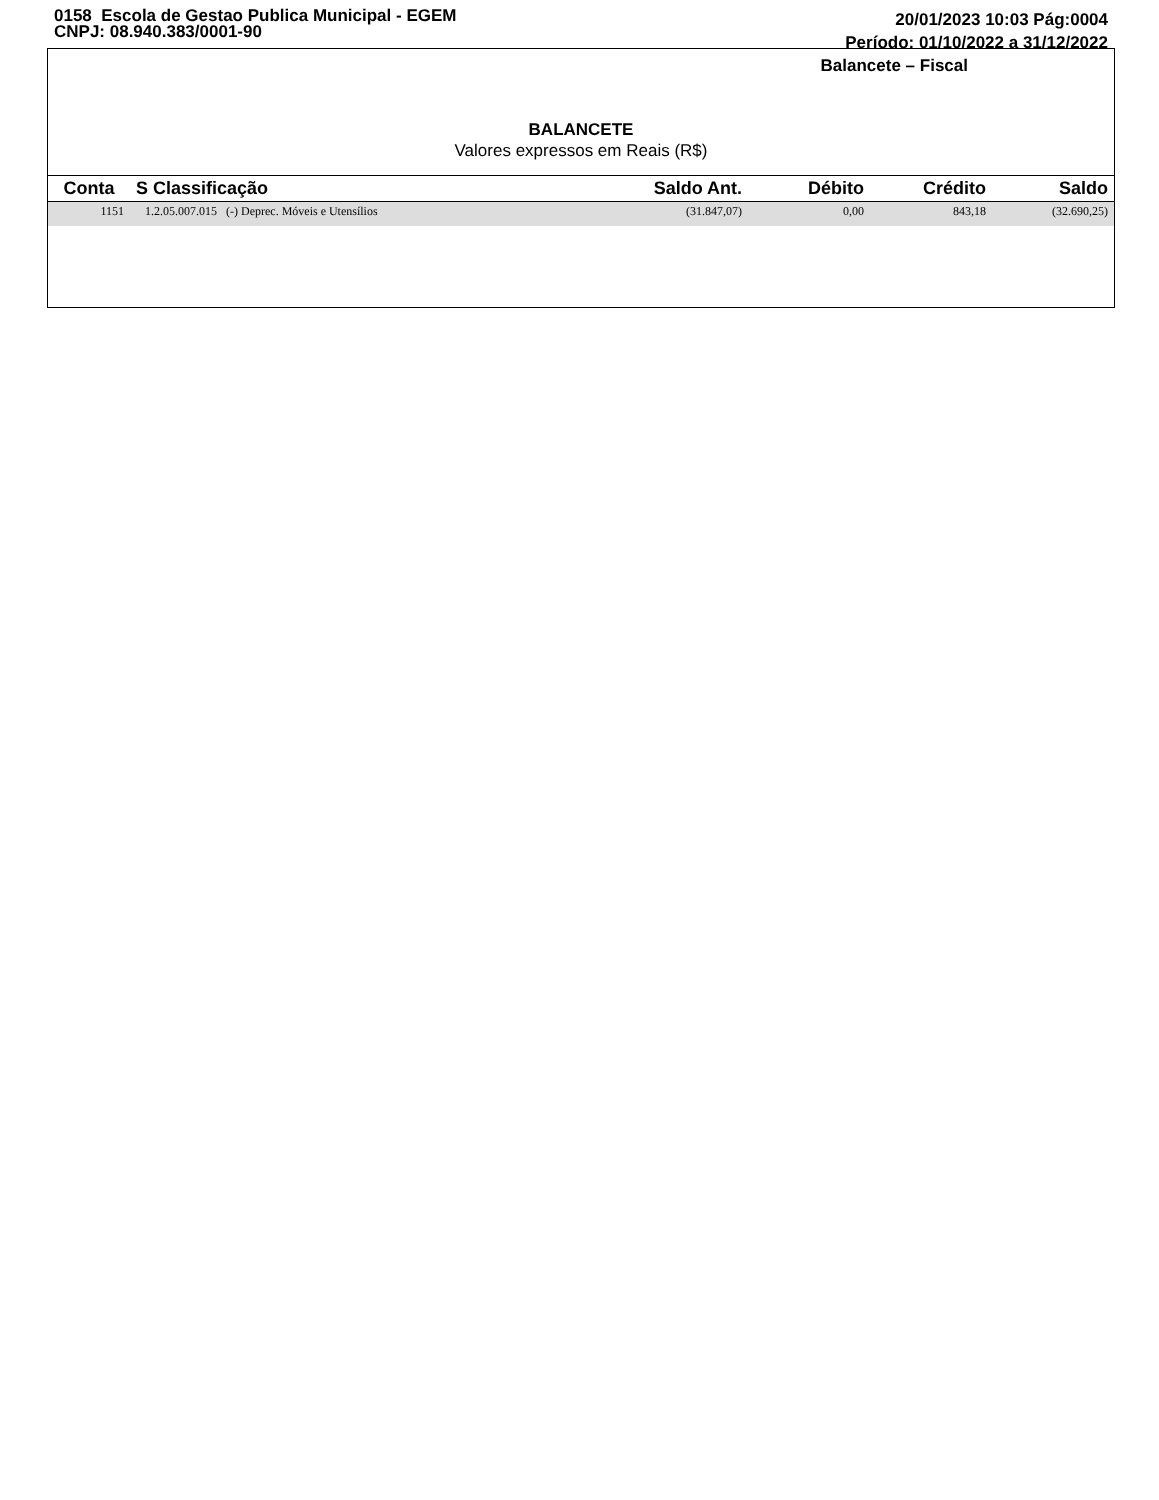0158 Escola de Gestao Publica Municipal - EGEM
CNPJ: 08.940.383/0001-90
20/01/2023 10:03 Pág:0004
Período: 01/10/2022 a 31/12/2022
Balancete – Fiscal
BALANCETE
Valores expressos em Reais (R$)
| Conta | S Classificação | Saldo Ant. | Débito | Crédito | Saldo |
| --- | --- | --- | --- | --- | --- |
| 1151 | 1.2.05.007.015 (-) Deprec. Móveis e Utensílios | (31.847,07) | 0,00 | 843,18 | (32.690,25) |